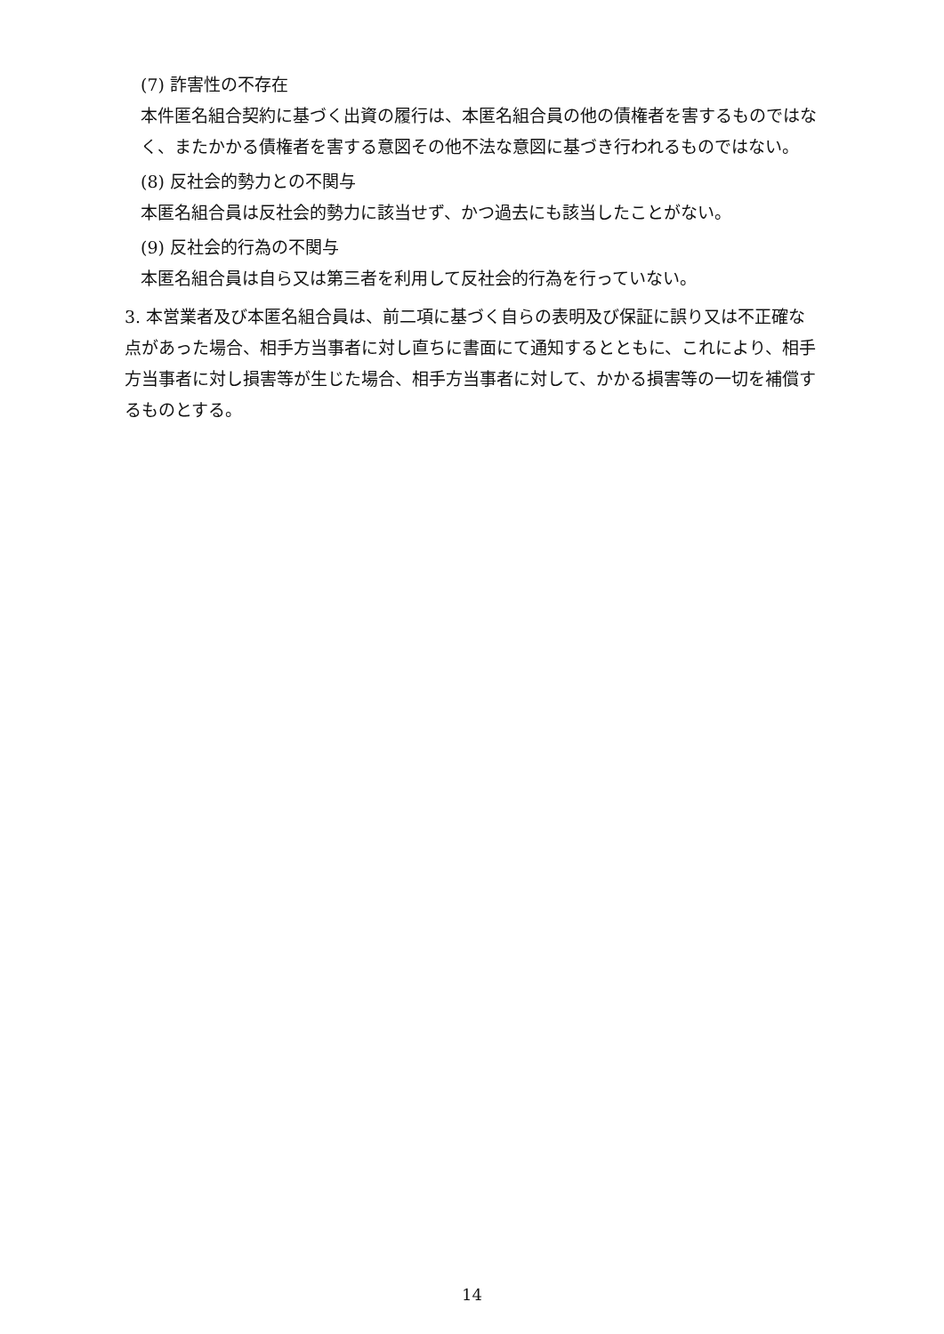(7) 詐害性の不存在
本件匿名組合契約に基づく出資の履行は、本匿名組合員の他の債権者を害するものではなく、またかかる債権者を害する意図その他不法な意図に基づき行われるものではない。
(8) 反社会的勢力との不関与
本匿名組合員は反社会的勢力に該当せず、かつ過去にも該当したことがない。
(9) 反社会的行為の不関与
本匿名組合員は自ら又は第三者を利用して反社会的行為を行っていない。
3. 本営業者及び本匿名組合員は、前二項に基づく自らの表明及び保証に誤り又は不正確な点があった場合、相手方当事者に対し直ちに書面にて通知するとともに、これにより、相手方当事者に対し損害等が生じた場合、相手方当事者に対して、かかる損害等の一切を補償するものとする。
14